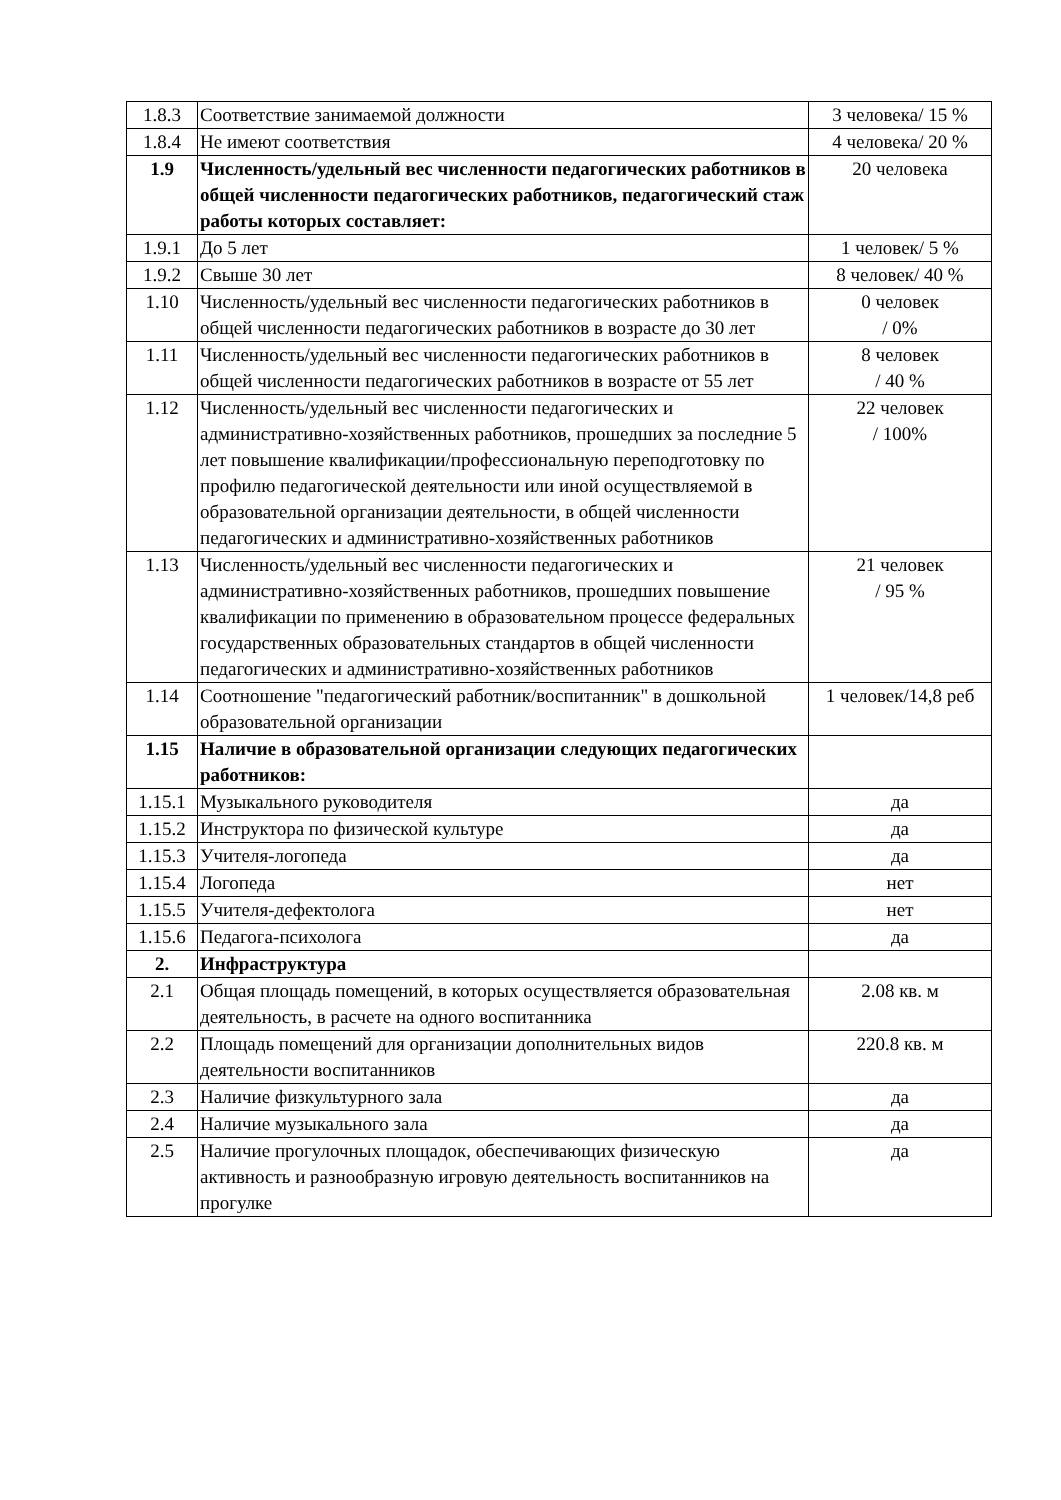| 1.8.3 | Соответствие занимаемой должности | 3 человека/ 15 % |
| 1.8.4 | Не имеют соответствия | 4 человека/ 20 % |
| 1.9 | Численность/удельный вес численности педагогических работников в общей численности педагогических работников, педагогический стаж работы которых составляет: | 20 человека |
| 1.9.1 | До 5 лет | 1 человек/ 5 % |
| 1.9.2 | Свыше 30 лет | 8 человек/ 40 % |
| 1.10 | Численность/удельный вес численности педагогических работников в общей численности педагогических работников в возрасте до 30 лет | 0 человек / 0% |
| 1.11 | Численность/удельный вес численности педагогических работников в общей численности педагогических работников в возрасте от 55 лет | 8 человек / 40 % |
| 1.12 | Численность/удельный вес численности педагогических и административно-хозяйственных работников, прошедших за последние 5 лет повышение квалификации/профессиональную переподготовку по профилю педагогической деятельности или иной осуществляемой в образовательной организации деятельности, в общей численности педагогических и административно-хозяйственных работников | 22 человек / 100% |
| 1.13 | Численность/удельный вес численности педагогических и административно-хозяйственных работников, прошедших повышение квалификации по применению в образовательном процессе федеральных государственных образовательных стандартов в общей численности педагогических и административно-хозяйственных работников | 21 человек / 95 % |
| 1.14 | Соотношение "педагогический работник/воспитанник" в дошкольной образовательной организации | 1 человек/14,8 реб |
| 1.15 | Наличие в образовательной организации следующих педагогических работников: | |
| 1.15.1 | Музыкального руководителя | да |
| 1.15.2 | Инструктора по физической культуре | да |
| 1.15.3 | Учителя-логопеда | да |
| 1.15.4 | Логопеда | нет |
| 1.15.5 | Учителя-дефектолога | нет |
| 1.15.6 | Педагога-психолога | да |
| 2. | Инфраструктура | |
| 2.1 | Общая площадь помещений, в которых осуществляется образовательная деятельность, в расчете на одного воспитанника | 2.08 кв. м |
| 2.2 | Площадь помещений для организации дополнительных видов деятельности воспитанников | 220.8 кв. м |
| 2.3 | Наличие физкультурного зала | да |
| 2.4 | Наличие музыкального зала | да |
| 2.5 | Наличие прогулочных площадок, обеспечивающих физическую активность и разнообразную игровую деятельность воспитанников на прогулке | да |